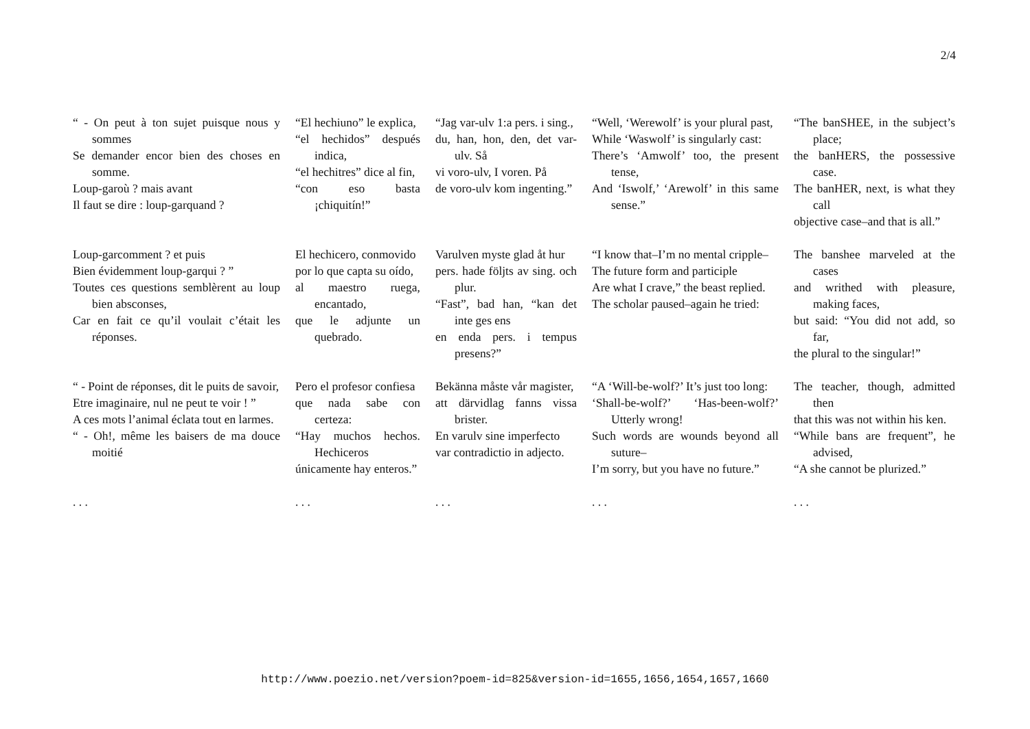2/4
“ - On peut à ton sujet puisque nous y sommes
Se demander encor bien des choses en somme.
Loup-garoù ? mais avant
Il faut se dire : loup-garquand ?
“El hechiuno” le explica,
“el hechidos” después indica,
“el hechitres” dice al fin,
“con eso basta ¡chiquitín!”
“Jag var-ulv 1:a pers. i sing.,
du, han, hon, den, det var-ulv. Så
vi voro-ulv, I voren. På
de voro-ulv kom ingenting.”
“Well, ‘Werewolf’ is your plural past,
While ‘Waswolf’ is singularly cast:
There’s ‘Amwolf’ too, the present tense,
And ‘Iswolf,’ ‘Arewolf’ in this same sense.”
“The banSHEE, in the subject’s place;
the banHERS, the possessive case.
The banHER, next, is what they call
objective case–and that is all.”
Loup-garcomment ? et puis
Bien évidemment loup-garqui ? ”
Toutes ces questions semblèrent au loup bien absconses,
Car en fait ce qu’il voulait c’était les réponses.
El hechicero, conmovido
por lo que capta su oído,
al maestro ruega, encantado,
que le adjunte un quebrado.
Varulven myste glad åt hur
pers. hade följts av sing. och plur.
“Fast”, bad han, “kan det inte ges ens
en enda pers. i tempus presens?”
“I know that–I’m no mental cripple–
The future form and participle
Are what I crave,” the beast replied.
The scholar paused–again he tried:
The banshee marveled at the cases
and writhed with pleasure, making faces,
but said: “You did not add, so far,
the plural to the singular!”
“ - Point de réponses, dit le puits de savoir,
Etre imaginaire, nul ne peut te voir ! ”
A ces mots l’animal éclata tout en larmes.
“ - Oh!, même les baisers de ma douce moitié
Pero el profesor confiesa
que nada sabe con certeza:
“Hay muchos hechos. Hechiceros
únicamente hay enteros.”
Bekänna måste vår magister,
att därvidlag fanns vissa brister.
En varulv sine imperfecto
var contradictio in adjecto.
“A ‘Will-be-wolf?’ It’s just too long:
‘Shall-be-wolf?’ ‘Has-been-wolf?’ Utterly wrong!
Such words are wounds beyond all suture–
I’m sorry, but you have no future.”
The teacher, though, admitted then
that this was not within his ken.
“While bans are frequent”, he advised,
“A she cannot be plurized.”
. . .
. . .
. . .
. . .
. . .
http://www.poezio.net/version?poem-id=825&version-id=1655,1656,1654,1657,1660